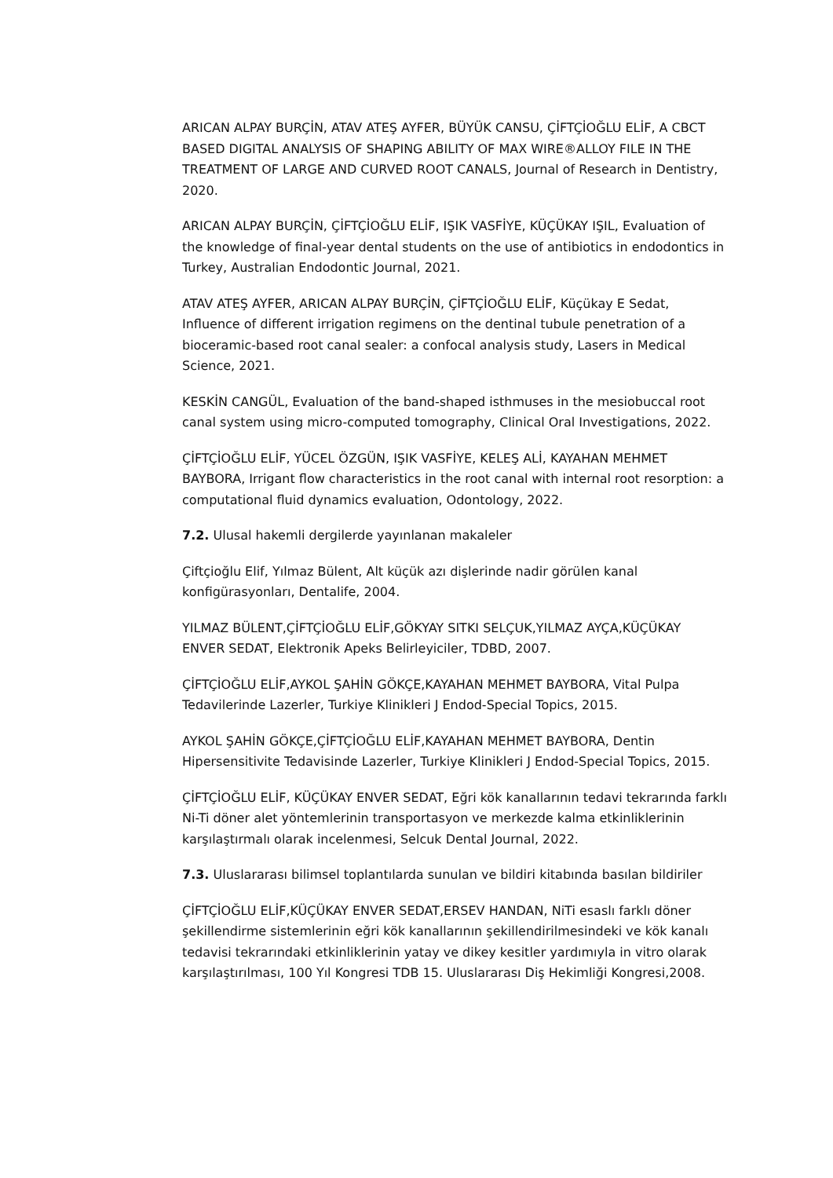ARICAN ALPAY BURÇİN, ATAV ATEŞ AYFER, BÜYÜK CANSU, ÇİFTÇİOĞLU ELİF, A CBCT BASED DIGITAL ANALYSIS OF SHAPING ABILITY OF MAX WIRE®ALLOY FILE IN THE TREATMENT OF LARGE AND CURVED ROOT CANALS, Journal of Research in Dentistry, 2020.
ARICAN ALPAY BURÇİN, ÇİFTÇİOĞLU ELİF, IŞIK VASFİYE, KÜÇÜKAY IŞIL, Evaluation of the knowledge of final-year dental students on the use of antibiotics in endodontics in Turkey, Australian Endodontic Journal, 2021.
ATAV ATEŞ AYFER, ARICAN ALPAY BURÇİN, ÇİFTÇİOĞLU ELİF, Küçükay E Sedat, Influence of different irrigation regimens on the dentinal tubule penetration of a bioceramic-based root canal sealer: a confocal analysis study, Lasers in Medical Science, 2021.
KESKİN CANGÜL, Evaluation of the band-shaped isthmuses in the mesiobuccal root canal system using micro-computed tomography, Clinical Oral Investigations, 2022.
ÇİFTÇİOĞLU ELİF, YÜCEL ÖZGÜN, IŞIK VASFİYE, KELEŞ ALİ, KAYAHAN MEHMET BAYBORA, Irrigant flow characteristics in the root canal with internal root resorption: a computational fluid dynamics evaluation, Odontology, 2022.
7.2. Ulusal hakemli dergilerde yayınlanan makaleler
Çiftçioğlu Elif, Yılmaz Bülent, Alt küçük azı dişlerinde nadir görülen kanal konfigürasyonları, Dentalife, 2004.
YILMAZ BÜLENT,ÇİFTÇİOĞLU ELİF,GÖKYAY SITKI SELÇUK,YILMAZ AYÇA,KÜÇÜKAY ENVER SEDAT, Elektronik Apeks Belirleyiciler, TDBD, 2007.
ÇİFTÇİOĞLU ELİF,AYKOL ŞAHİN GÖKÇE,KAYAHAN MEHMET BAYBORA, Vital Pulpa Tedavilerinde Lazerler, Turkiye Klinikleri J Endod-Special Topics, 2015.
AYKOL ŞAHİN GÖKÇE,ÇİFTÇİOĞLU ELİF,KAYAHAN MEHMET BAYBORA, Dentin Hipersensitivite Tedavisinde Lazerler, Turkiye Klinikleri J Endod-Special Topics, 2015.
ÇİFTÇİOĞLU ELİF, KÜÇÜKAY ENVER SEDAT, Eğri kök kanallarının tedavi tekrarında farklı Ni-Ti döner alet yöntemlerinin transportasyon ve merkezde kalma etkinliklerinin karşılaştırmalı olarak incelenmesi, Selcuk Dental Journal, 2022.
7.3. Uluslararası bilimsel toplantılarda sunulan ve bildiri kitabında basılan bildiriler
ÇİFTÇİOĞLU ELİF,KÜÇÜKAY ENVER SEDAT,ERSEV HANDAN, NiTi esaslı farklı döner şekillendirme sistemlerinin eğri kök kanallarının şekillendirilmesindeki ve kök kanalı tedavisi tekrarındaki etkinliklerinin yatay ve dikey kesitler yardımıyla in vitro olarak karşılaştırılması, 100 Yıl Kongresi TDB 15. Uluslararası Diş Hekimliği Kongresi,2008.